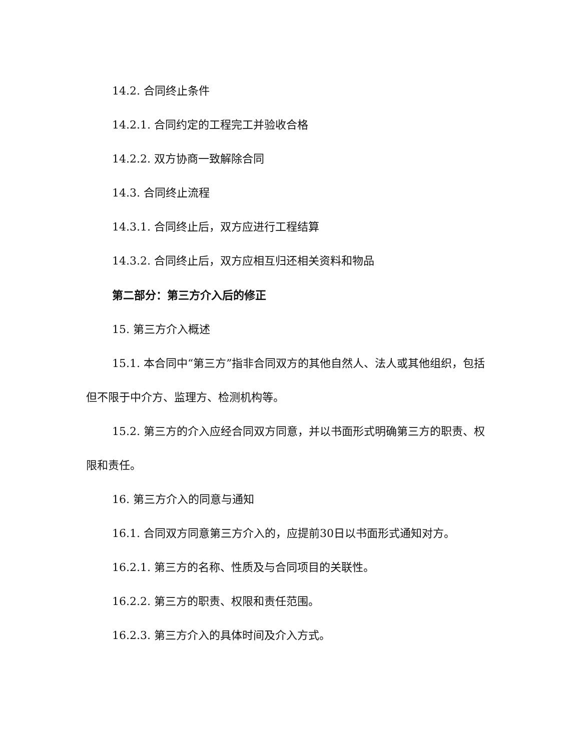14.2. 合同终止条件
14.2.1. 合同约定的工程完工并验收合格
14.2.2. 双方协商一致解除合同
14.3. 合同终止流程
14.3.1. 合同终止后，双方应进行工程结算
14.3.2. 合同终止后，双方应相互归还相关资料和物品
第二部分：第三方介入后的修正
15. 第三方介入概述
15.1. 本合同中“第三方”指非合同双方的其他自然人、法人或其他组织，包括但不限于中介方、监理方、检测机构等。
15.2. 第三方的介入应经合同双方同意，并以书面形式明确第三方的职责、权限和责任。
16. 第三方介入的同意与通知
16.1. 合同双方同意第三方介入的，应提前30日以书面形式通知对方。
16.2.1. 第三方的名称、性质及与合同项目的关联性。
16.2.2. 第三方的职责、权限和责任范围。
16.2.3. 第三方介入的具体时间及介入方式。